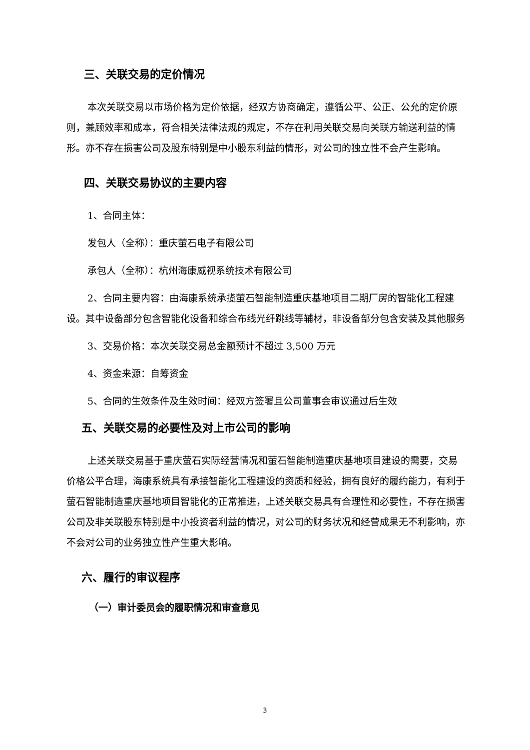三、关联交易的定价情况
本次关联交易以市场价格为定价依据，经双方协商确定，遵循公平、公正、公允的定价原则，兼顾效率和成本，符合相关法律法规的规定，不存在利用关联交易向关联方输送利益的情形。亦不存在损害公司及股东特别是中小股东利益的情形，对公司的独立性不会产生影响。
四、关联交易协议的主要内容
1、合同主体：
发包人（全称）：重庆萤石电子有限公司
承包人（全称）：杭州海康威视系统技术有限公司
2、合同主要内容：由海康系统承揽萤石智能制造重庆基地项目二期厂房的智能化工程建设。其中设备部分包含智能化设备和综合布线光纤跳线等辅材，非设备部分包含安装及其他服务
3、交易价格：本次关联交易总金额预计不超过 3,500 万元
4、资金来源：自筹资金
5、合同的生效条件及生效时间：经双方签署且公司董事会审议通过后生效
五、关联交易的必要性及对上市公司的影响
上述关联交易基于重庆萤石实际经营情况和萤石智能制造重庆基地项目建设的需要，交易价格公平合理，海康系统具有承接智能化工程建设的资质和经验，拥有良好的履约能力，有利于萤石智能制造重庆基地项目智能化的正常推进，上述关联交易具有合理性和必要性，不存在损害公司及非关联股东特别是中小投资者利益的情况，对公司的财务状况和经营成果无不利影响，亦不会对公司的业务独立性产生重大影响。
六、履行的审议程序
（一）审计委员会的履职情况和审查意见
3